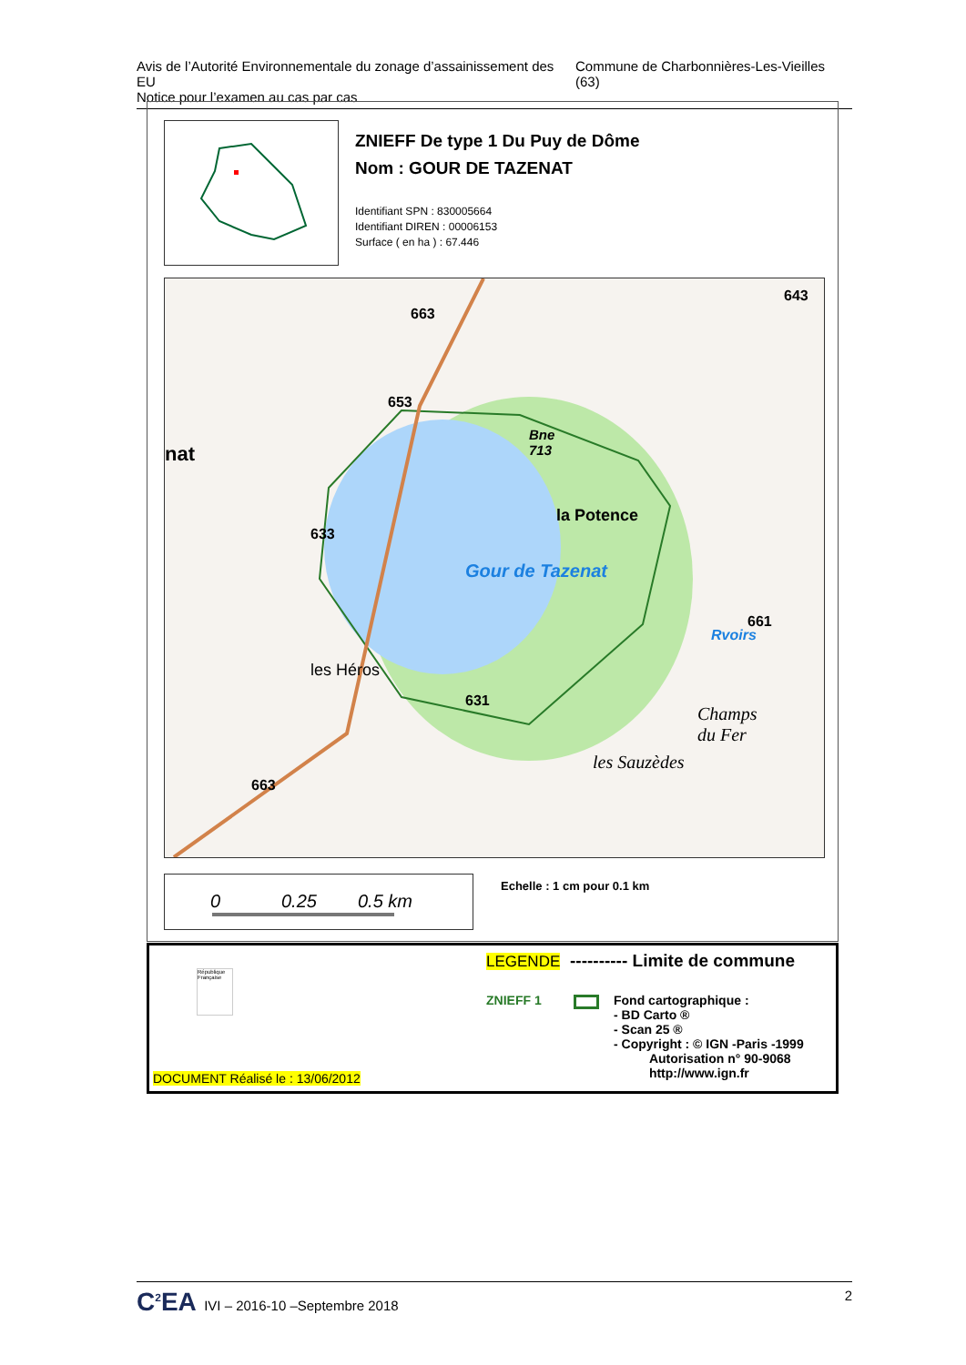Avis de l’Autorité Environnementale du zonage d’assainissement des EU
Notice pour l’examen au cas par cas
Commune de Charbonnières-Les-Vieilles (63)
ZNIEFF De type 1 Du Puy de Dôme
Nom : GOUR DE TAZENAT
Identifiant SPN : 830005664
Identifiant DIREN : 00006153
Surface ( en ha ) : 67.446
631
Gour de Tazenat
les Héros
la Potence
les Sauzèdes
643
663
653
633
663
661
Rvoirs
Champs
du Fer
Bne
713
nat
0 0.25 0.5 km Echelle : 1 cm pour 0.1 km
République Française
LEGENDE ---------- Limite de commune
ZNIEFF 1
Fond cartographique :
- BD Carto ®
- Scan 25 ®
- Copyright : © IGN -Paris -1999
Autorisation n° 90-9068
http://www.ign.fr
DOCUMENT Réalisé le : 13/06/2012
C<sup>2</sup>EA IVI – 2016-10 –Septembre 2018
2